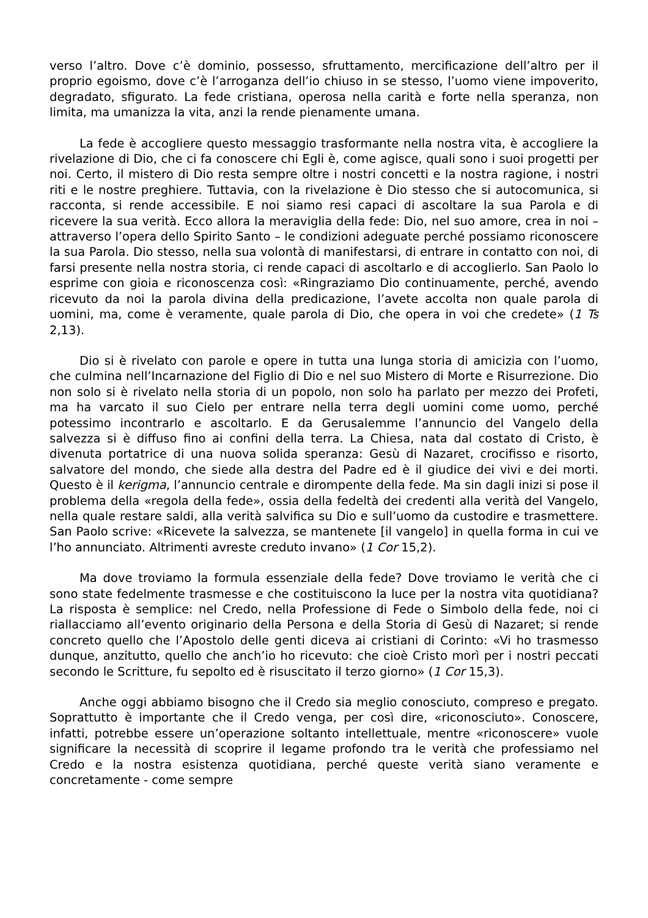verso l’altro. Dove c’è dominio, possesso, sfruttamento, mercificazione dell’altro per il proprio egoismo, dove c’è l’arroganza dell’io chiuso in se stesso, l’uomo viene impoverito, degradato, sfigurato. La fede cristiana, operosa nella carità e forte nella speranza, non limita, ma umanizza la vita, anzi la rende pienamente umana.
La fede è accogliere questo messaggio trasformante nella nostra vita, è accogliere la rivelazione di Dio, che ci fa conoscere chi Egli è, come agisce, quali sono i suoi progetti per noi. Certo, il mistero di Dio resta sempre oltre i nostri concetti e la nostra ragione, i nostri riti e le nostre preghiere. Tuttavia, con la rivelazione è Dio stesso che si autocomunica, si racconta, si rende accessibile. E noi siamo resi capaci di ascoltare la sua Parola e di ricevere la sua verità. Ecco allora la meraviglia della fede: Dio, nel suo amore, crea in noi – attraverso l’opera dello Spirito Santo – le condizioni adeguate perché possiamo riconoscere la sua Parola. Dio stesso, nella sua volontà di manifestarsi, di entrare in contatto con noi, di farsi presente nella nostra storia, ci rende capaci di ascoltarlo e di accoglierlo. San Paolo lo esprime con gioia e riconoscenza così: «Ringraziamo Dio continuamente, perché, avendo ricevuto da noi la parola divina della predicazione, l’avete accolta non quale parola di uomini, ma, come è veramente, quale parola di Dio, che opera in voi che credete» (1 Ts 2,13).
Dio si è rivelato con parole e opere in tutta una lunga storia di amicizia con l’uomo, che culmina nell’Incarnazione del Figlio di Dio e nel suo Mistero di Morte e Risurrezione. Dio non solo si è rivelato nella storia di un popolo, non solo ha parlato per mezzo dei Profeti, ma ha varcato il suo Cielo per entrare nella terra degli uomini come uomo, perché potessimo incontrarlo e ascoltarlo. E da Gerusalemme l’annuncio del Vangelo della salvezza si è diffuso fino ai confini della terra. La Chiesa, nata dal costato di Cristo, è divenuta portatrice di una nuova solida speranza: Gesù di Nazaret, crocifisso e risorto, salvatore del mondo, che siede alla destra del Padre ed è il giudice dei vivi e dei morti. Questo è il kerigma, l’annuncio centrale e dirompente della fede. Ma sin dagli inizi si pose il problema della «regola della fede», ossia della fedeltà dei credenti alla verità del Vangelo, nella quale restare saldi, alla verità salvifica su Dio e sull’uomo da custodire e trasmettere. San Paolo scrive: «Ricevete la salvezza, se mantenete [il vangelo] in quella forma in cui ve l’ho annunciato. Altrimenti avreste creduto invano» (1 Cor 15,2).
Ma dove troviamo la formula essenziale della fede? Dove troviamo le verità che ci sono state fedelmente trasmesse e che costituiscono la luce per la nostra vita quotidiana? La risposta è semplice: nel Credo, nella Professione di Fede o Simbolo della fede, noi ci riallacciamo all’evento originario della Persona e della Storia di Gesù di Nazaret; si rende concreto quello che l’Apostolo delle genti diceva ai cristiani di Corinto: «Vi ho trasmesso dunque, anzitutto, quello che anch’io ho ricevuto: che cioè Cristo morì per i nostri peccati secondo le Scritture, fu sepolto ed è risuscitato il terzo giorno» (1 Cor 15,3).
Anche oggi abbiamo bisogno che il Credo sia meglio conosciuto, compreso e pregato. Soprattutto è importante che il Credo venga, per così dire, «riconosciuto». Conoscere, infatti, potrebbe essere un’operazione soltanto intellettuale, mentre «riconoscere» vuole significare la necessità di scoprire il legame profondo tra le verità che professiamo nel Credo e la nostra esistenza quotidiana, perché queste verità siano veramente e concretamente - come sempre